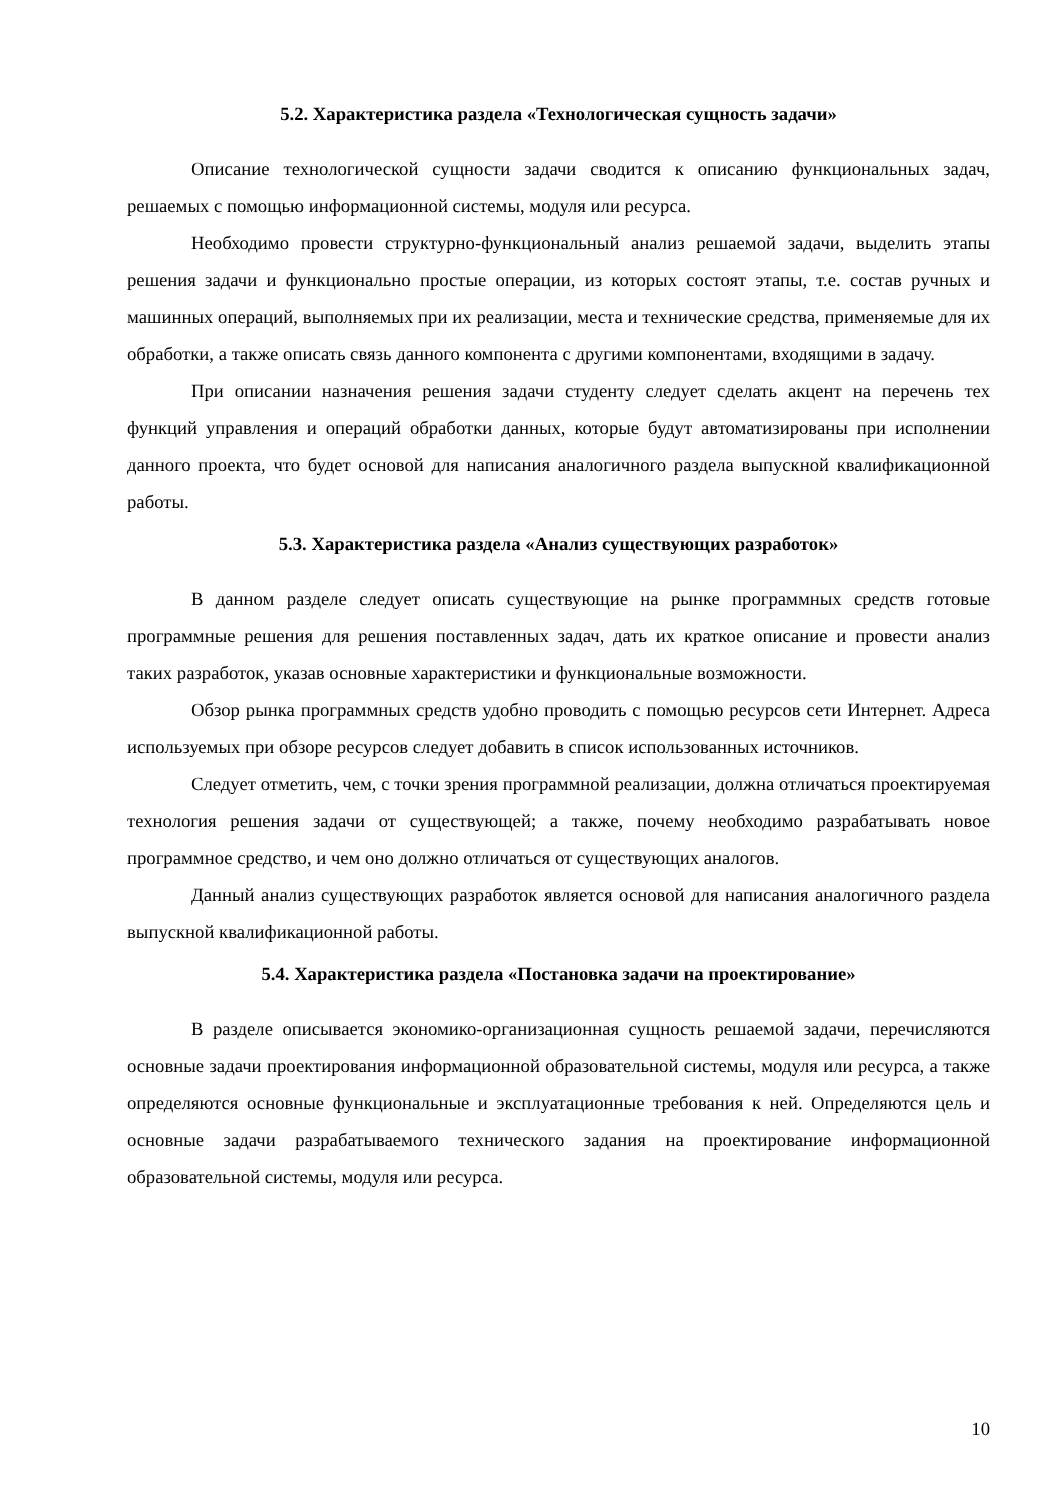5.2. Характеристика раздела «Технологическая сущность задачи»
Описание технологической сущности задачи сводится к описанию функциональных задач, решаемых с помощью информационной системы, модуля или ресурса.
Необходимо провести структурно-функциональный анализ решаемой задачи, выделить этапы решения задачи и функционально простые операции, из которых состоят этапы, т.е. состав ручных и машинных операций, выполняемых при их реализации, места и технические средства, применяемые для их обработки, а также описать связь данного компонента с другими компонентами, входящими в задачу.
При описании назначения решения задачи студенту следует сделать акцент на перечень тех функций управления и операций обработки данных, которые будут автоматизированы при исполнении данного проекта, что будет основой для написания аналогичного раздела выпускной квалификационной работы.
5.3. Характеристика раздела «Анализ существующих разработок»
В данном разделе следует описать существующие на рынке программных средств готовые программные решения для решения поставленных задач, дать их краткое описание и провести анализ таких разработок, указав основные характеристики и функциональные возможности.
Обзор рынка программных средств удобно проводить с помощью ресурсов сети Интернет. Адреса используемых при обзоре ресурсов следует добавить в список использованных источников.
Следует отметить, чем, с точки зрения программной реализации, должна отличаться проектируемая технология решения задачи от существующей; а также, почему необходимо разрабатывать новое программное средство, и чем оно должно отличаться от существующих аналогов.
Данный анализ существующих разработок является основой для написания аналогичного раздела выпускной квалификационной работы.
5.4. Характеристика раздела «Постановка задачи на проектирование»
В разделе описывается экономико-организационная сущность решаемой задачи, перечисляются основные задачи проектирования информационной образовательной системы, модуля или ресурса, а также определяются основные функциональные и эксплуатационные требования к ней. Определяются цель и основные задачи разрабатываемого технического задания на проектирование информационной образовательной системы, модуля или ресурса.
10